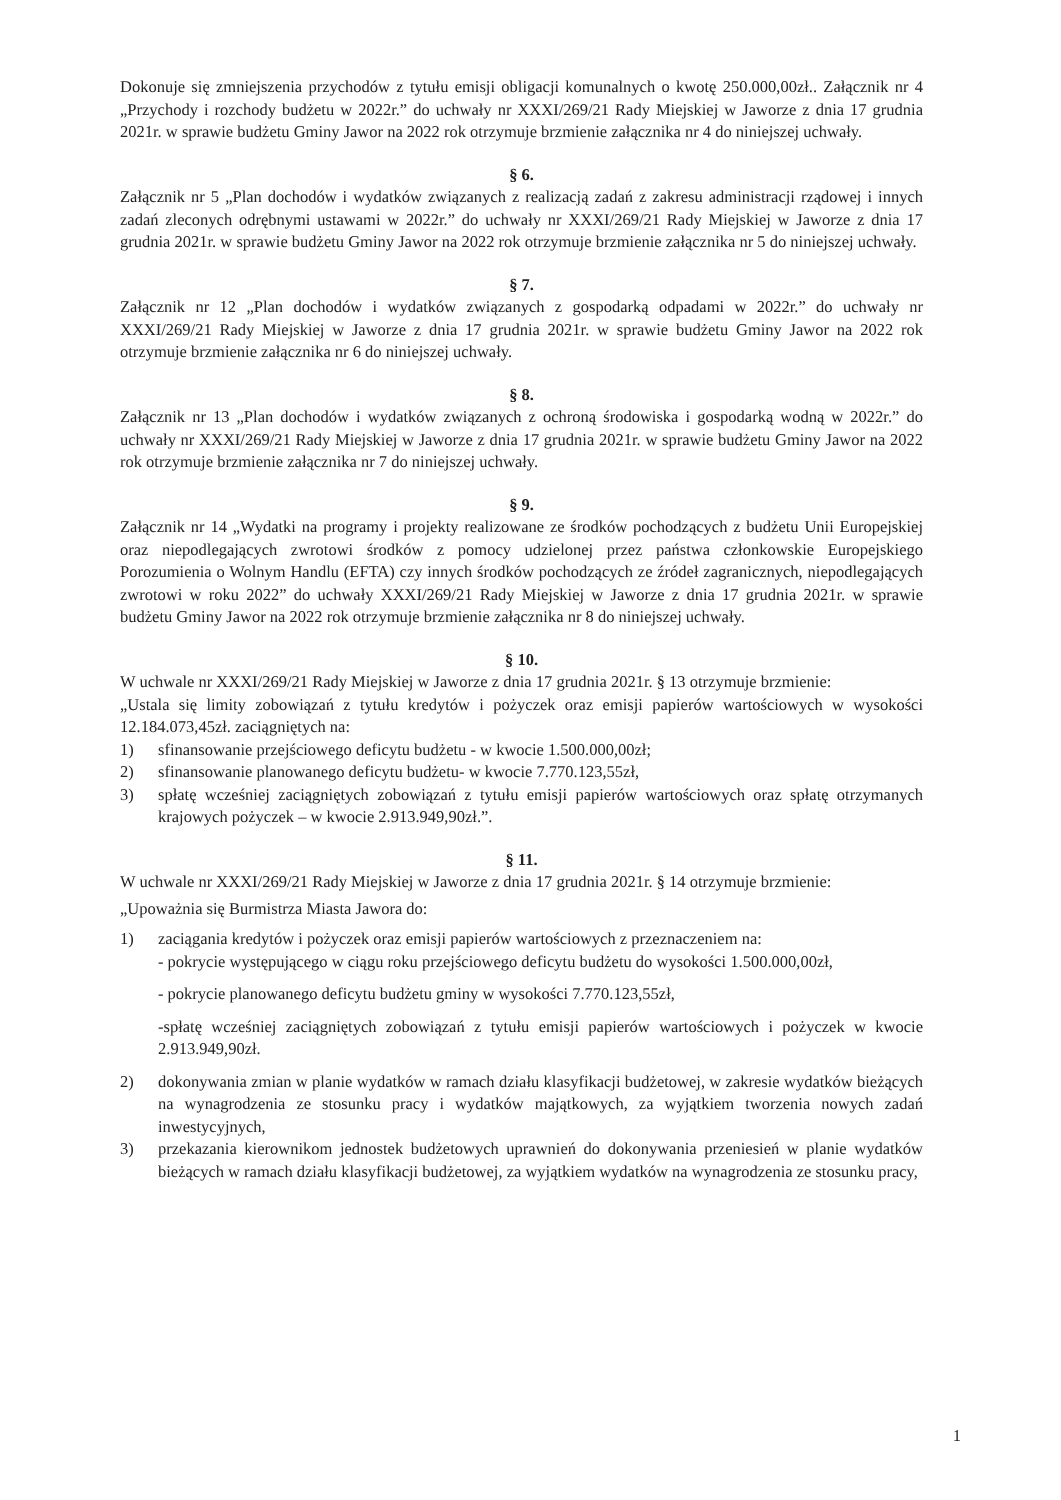Dokonuje się zmniejszenia przychodów z tytułu emisji obligacji komunalnych o kwotę 250.000,00zł.. Załącznik nr 4 „Przychody i rozchody budżetu w 2022r.” do uchwały nr XXXI/269/21 Rady Miejskiej w Jaworze z dnia 17 grudnia 2021r. w sprawie budżetu Gminy Jawor na 2022 rok otrzymuje brzmienie załącznika nr 4 do niniejszej uchwały.
§ 6.
Załącznik nr 5 „Plan dochodów i wydatków związanych z realizacją zadań z zakresu administracji rządowej i innych zadań zleconych odrębnymi ustawami w 2022r.” do uchwały nr XXXI/269/21 Rady Miejskiej w Jaworze z dnia 17 grudnia 2021r. w sprawie budżetu Gminy Jawor na 2022 rok otrzymuje brzmienie załącznika nr 5 do niniejszej uchwały.
§ 7.
Załącznik nr 12 „Plan dochodów i wydatków związanych z gospodarką odpadami w 2022r.” do uchwały nr XXXI/269/21 Rady Miejskiej w Jaworze z dnia 17 grudnia 2021r. w sprawie budżetu Gminy Jawor na 2022 rok otrzymuje brzmienie załącznika nr 6 do niniejszej uchwały.
§ 8.
Załącznik nr 13 „Plan dochodów i wydatków związanych z ochroną środowiska i gospodarką wodną w 2022r.” do uchwały nr XXXI/269/21 Rady Miejskiej w Jaworze z dnia 17 grudnia 2021r. w sprawie budżetu Gminy Jawor na 2022 rok otrzymuje brzmienie załącznika nr 7 do niniejszej uchwały.
§ 9.
Załącznik nr 14 „Wydatki na programy i projekty realizowane ze środków pochodzących z budżetu Unii Europejskiej oraz niepodlegających zwrotowi środków z pomocy udzielonej przez państwa członkowskie Europejskiego Porozumienia o Wolnym Handlu (EFTA) czy innych środków pochodzących ze źródeł zagranicznych, niepodlegających zwrotowi w roku 2022” do uchwały XXXI/269/21 Rady Miejskiej w Jaworze z dnia 17 grudnia 2021r. w sprawie budżetu Gminy Jawor na 2022 rok otrzymuje brzmienie załącznika nr 8 do niniejszej uchwały.
§ 10.
W uchwale nr XXXI/269/21 Rady Miejskiej w Jaworze z dnia 17 grudnia 2021r. § 13 otrzymuje brzmienie:
„Ustala się limity zobowiązań z tytułu kredytów i pożyczek oraz emisji papierów wartościowych w wysokości 12.184.073,45zł. zaciągniętych na:
1) sfinansowanie przejściowego deficytu budżetu - w kwocie 1.500.000,00zł;
2) sfinansowanie planowanego deficytu budżetu- w kwocie 7.770.123,55zł,
3) spłatę wcześniej zaciągniętych zobowiązań z tytułu emisji papierów wartościowych oraz spłatę otrzymanych krajowych pożyczek – w kwocie 2.913.949,90zł.”.
§ 11.
W uchwale nr XXXI/269/21 Rady Miejskiej w Jaworze z dnia 17 grudnia 2021r. § 14 otrzymuje brzmienie:
„Upoważnia się Burmistrza Miasta Jawora do:
1) zaciągania kredytów i pożyczek oraz emisji papierów wartościowych z przeznaczeniem na:
- pokrycie występującego w ciągu roku przejściowego deficytu budżetu do wysokości 1.500.000,00zł,
- pokrycie planowanego deficytu budżetu gminy w wysokości 7.770.123,55zł,
-spłatę wcześniej zaciągniętych zobowiązań z tytułu emisji papierów wartościowych i pożyczek w kwocie 2.913.949,90zł.
2) dokonywania zmian w planie wydatków w ramach działu klasyfikacji budżetowej, w zakresie wydatków bieżących na wynagrodzenia ze stosunku pracy i wydatków majątkowych, za wyjątkiem tworzenia nowych zadań inwestycyjnych,
3) przekazania kierownikom jednostek budżetowych uprawnień do dokonywania przeniesień w planie wydatków bieżących w ramach działu klasyfikacji budżetowej, za wyjątkiem wydatków na wynagrodzenia ze stosunku pracy,
1